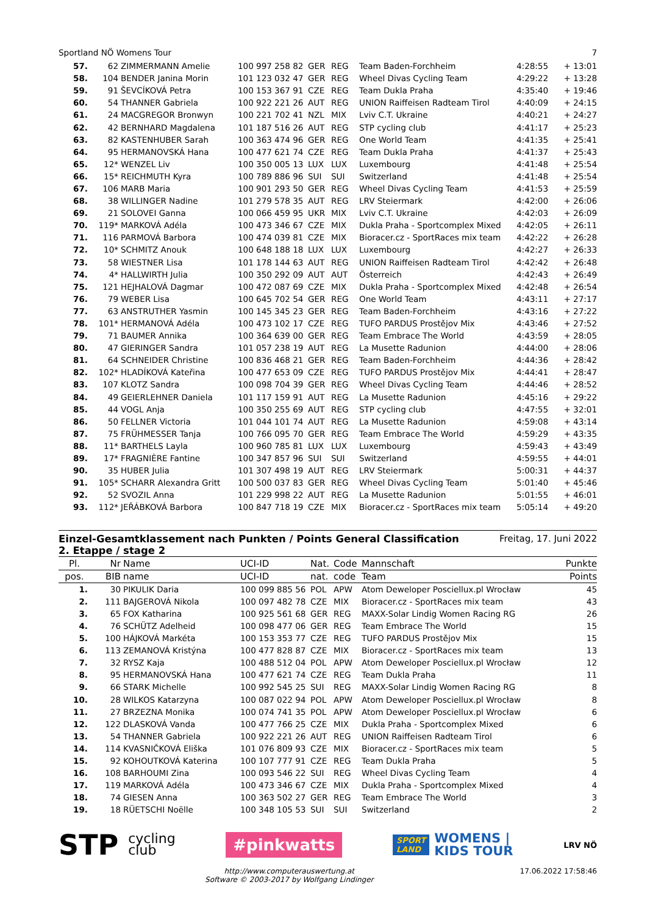Sportland NÖ Womens Tour 7
| 57. | 62 | ZIMMERMANN Amelie | 100 997 258 82 | GER | REG | Team Baden-Forchheim | 4:28:55 | + 13:01 |
| 58. | 104 | BENDER Janina Morin | 101 123 032 47 | GER | REG | Wheel Divas Cycling Team | 4:29:22 | + 13:28 |
| 59. | 91 | ŠEVCÍKOVÁ Petra | 100 153 367 91 | CZE | REG | Team Dukla Praha | 4:35:40 | + 19:46 |
| 60. | 54 | THANNER Gabriela | 100 922 221 26 | AUT | REG | UNION Raiffeisen Radteam Tirol | 4:40:09 | + 24:15 |
| 61. | 24 | MACGREGOR Bronwyn | 100 221 702 41 | NZL | MIX | Lviv C.T. Ukraine | 4:40:21 | + 24:27 |
| 62. | 42 | BERNHARD Magdalena | 101 187 516 26 | AUT | REG | STP cycling club | 4:41:17 | + 25:23 |
| 63. | 82 | KASTENHUBER Sarah | 100 363 474 96 | GER | REG | One World Team | 4:41:35 | + 25:41 |
| 64. | 95 | HERMANOVSKÁ Hana | 100 477 621 74 | CZE | REG | Team Dukla Praha | 4:41:37 | + 25:43 |
| 65. | 12* | WENZEL Liv | 100 350 005 13 | LUX | LUX | Luxembourg | 4:41:48 | + 25:54 |
| 66. | 15* | REICHMUTH Kyra | 100 789 886 96 | SUI | SUI | Switzerland | 4:41:48 | + 25:54 |
| 67. | 106 | MARB Maria | 100 901 293 50 | GER | REG | Wheel Divas Cycling Team | 4:41:53 | + 25:59 |
| 68. | 38 | WILLINGER Nadine | 101 279 578 35 | AUT | REG | LRV Steiermark | 4:42:00 | + 26:06 |
| 69. | 21 | SOLOVEI Ganna | 100 066 459 95 | UKR | MIX | Lviv C.T. Ukraine | 4:42:03 | + 26:09 |
| 70. | 119* | MARKOVÁ Adéla | 100 473 346 67 | CZE | MIX | Dukla Praha - Sportcomplex Mixed | 4:42:05 | + 26:11 |
| 71. | 116 | PARMOVÁ Barbora | 100 474 039 81 | CZE | MIX | Bioracer.cz - SportRaces mix team | 4:42:22 | + 26:28 |
| 72. | 10* | SCHMITZ Anouk | 100 648 188 18 | LUX | LUX | Luxembourg | 4:42:27 | + 26:33 |
| 73. | 58 | WIESTNER Lisa | 101 178 144 63 | AUT | REG | UNION Raiffeisen Radteam Tirol | 4:42:42 | + 26:48 |
| 74. | 4* | HALLWIRTH Julia | 100 350 292 09 | AUT | AUT | Österreich | 4:42:43 | + 26:49 |
| 75. | 121 | HEJHALOVÁ Dagmar | 100 472 087 69 | CZE | MIX | Dukla Praha - Sportcomplex Mixed | 4:42:48 | + 26:54 |
| 76. | 79 | WEBER Lisa | 100 645 702 54 | GER | REG | One World Team | 4:43:11 | + 27:17 |
| 77. | 63 | ANSTRUTHER Yasmin | 100 145 345 23 | GER | REG | Team Baden-Forchheim | 4:43:16 | + 27:22 |
| 78. | 101* | HERMANOVÁ Adéla | 100 473 102 17 | CZE | REG | TUFO PARDUS Prostějov Mix | 4:43:46 | + 27:52 |
| 79. | 71 | BAUMER Annika | 100 364 639 00 | GER | REG | Team Embrace The World | 4:43:59 | + 28:05 |
| 80. | 47 | GIERINGER Sandra | 101 057 238 19 | AUT | REG | La Musette Radunion | 4:44:00 | + 28:06 |
| 81. | 64 | SCHNEIDER Christine | 100 836 468 21 | GER | REG | Team Baden-Forchheim | 4:44:36 | + 28:42 |
| 82. | 102* | HLADÍKOVÁ Kateřina | 100 477 653 09 | CZE | REG | TUFO PARDUS Prostějov Mix | 4:44:41 | + 28:47 |
| 83. | 107 | KLOTZ Sandra | 100 098 704 39 | GER | REG | Wheel Divas Cycling Team | 4:44:46 | + 28:52 |
| 84. | 49 | GEIERLEHNER Daniela | 101 117 159 91 | AUT | REG | La Musette Radunion | 4:45:16 | + 29:22 |
| 85. | 44 | VOGL Anja | 100 350 255 69 | AUT | REG | STP cycling club | 4:47:55 | + 32:01 |
| 86. | 50 | FELLNER Victoria | 101 044 101 74 | AUT | REG | La Musette Radunion | 4:59:08 | + 43:14 |
| 87. | 75 | FRÜHMESSER Tanja | 100 766 095 70 | GER | REG | Team Embrace The World | 4:59:29 | + 43:35 |
| 88. | 11* | BARTHELS Layla | 100 960 785 81 | LUX | LUX | Luxembourg | 4:59:43 | + 43:49 |
| 89. | 17* | FRAGNIÈRE Fantine | 100 347 857 96 | SUI | SUI | Switzerland | 4:59:55 | + 44:01 |
| 90. | 35 | HUBER Julia | 101 307 498 19 | AUT | REG | LRV Steiermark | 5:00:31 | + 44:37 |
| 91. | 105* | SCHARR Alexandra Gritt | 100 500 037 83 | GER | REG | Wheel Divas Cycling Team | 5:01:40 | + 45:46 |
| 92. | 52 | SVOZIL Anna | 101 229 998 22 | AUT | REG | La Musette Radunion | 5:01:55 | + 46:01 |
| 93. | 112* | JEŘÁBKOVÁ Barbora | 100 847 718 19 | CZE | MIX | Bioracer.cz - SportRaces mix team | 5:05:14 | + 49:20 |
Einzel-Gesamtklassement nach Punkten / Points General Classification
2. Etappe / stage 2
Freitag, 17. Juni 2022
| Pl. | Nr | Name | UCI-ID | Nat. | Code | Mannschaft | Punkte |
| --- | --- | --- | --- | --- | --- | --- | --- |
| pos. | BIB | name | UCI-ID | nat. | code | Team | Points |
| 1. | 30 | PIKULIK Daria | 100 099 885 56 | POL | APW | Atom Deweloper Posciellux.pl Wrocław | 45 |
| 2. | 111 | BAJGEROVÁ Nikola | 100 097 482 78 | CZE | MIX | Bioracer.cz - SportRaces mix team | 43 |
| 3. | 65 | FOX Katharina | 100 925 561 68 | GER | REG | MAXX-Solar Lindig Women Racing RG | 26 |
| 4. | 76 | SCHÜTZ Adelheid | 100 098 477 06 | GER | REG | Team Embrace The World | 15 |
| 5. | 100 | HÁJKOVÁ Markéta | 100 153 353 77 | CZE | REG | TUFO PARDUS Prostějov Mix | 15 |
| 6. | 113 | ZEMANOVÁ Kristýna | 100 477 828 87 | CZE | MIX | Bioracer.cz - SportRaces mix team | 13 |
| 7. | 32 | RYSZ Kaja | 100 488 512 04 | POL | APW | Atom Deweloper Posciellux.pl Wrocław | 12 |
| 8. | 95 | HERMANOVSKÁ Hana | 100 477 621 74 | CZE | REG | Team Dukla Praha | 11 |
| 9. | 66 | STARK Michelle | 100 992 545 25 | SUI | REG | MAXX-Solar Lindig Women Racing RG | 8 |
| 10. | 28 | WILKOS Katarzyna | 100 087 022 94 | POL | APW | Atom Deweloper Posciellux.pl Wrocław | 8 |
| 11. | 27 | BRZEZNA Monika | 100 074 741 35 | POL | APW | Atom Deweloper Posciellux.pl Wrocław | 6 |
| 12. | 122 | DLASKOVÁ Vanda | 100 477 766 25 | CZE | MIX | Dukla Praha - Sportcomplex Mixed | 6 |
| 13. | 54 | THANNER Gabriela | 100 922 221 26 | AUT | REG | UNION Raiffeisen Radteam Tirol | 6 |
| 14. | 114 | KVASNIČKOVÁ Eliška | 101 076 809 93 | CZE | MIX | Bioracer.cz - SportRaces mix team | 5 |
| 15. | 92 | KOHOUTKOVÁ Katerina | 100 107 777 91 | CZE | REG | Team Dukla Praha | 5 |
| 16. | 108 | BARHOUMI Zina | 100 093 546 22 | SUI | REG | Wheel Divas Cycling Team | 4 |
| 17. | 119 | MARKOVÁ Adéla | 100 473 346 67 | CZE | MIX | Dukla Praha - Sportcomplex Mixed | 4 |
| 18. | 74 | GIESEN Anna | 100 363 502 27 | GER | REG | Team Embrace The World | 3 |
| 19. | 18 | RÜETSCHI Noëlle | 100 348 105 53 | SUI | SUI | Switzerland | 2 |
STP cycling
club
#pinkwatts
SPORT
LAND
WOMENS |
KIDS TOUR
LRV NÖ
http://www.computerauswertung.at
Software © 2003-2017 by Wolfgang Lindinger 17.06.2022 17:58:46